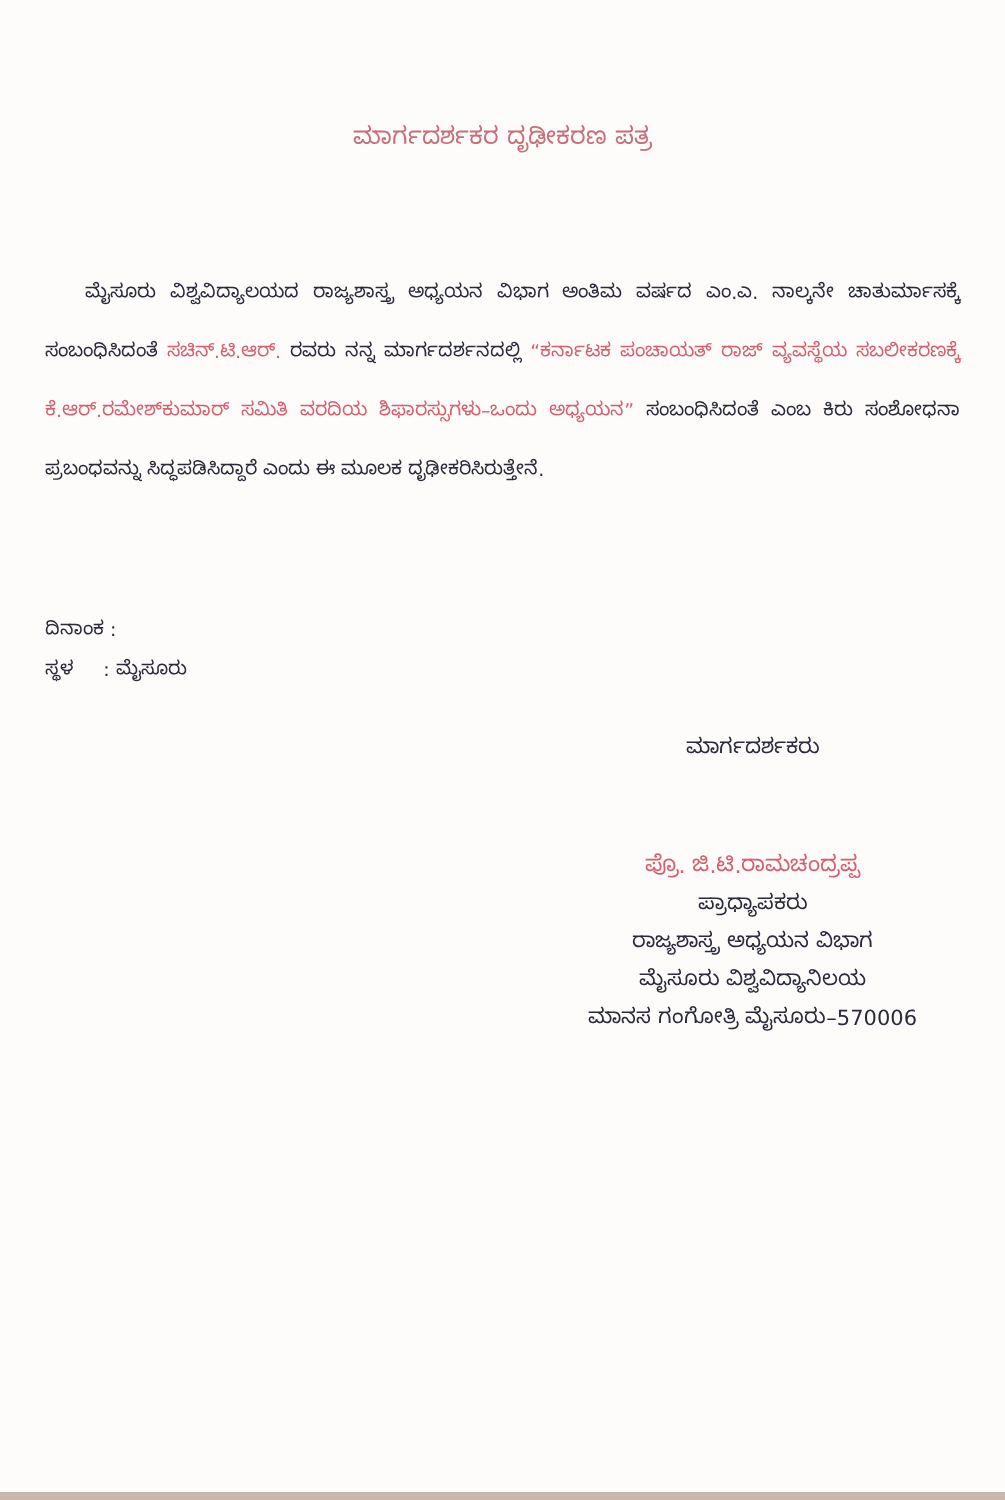ಮಾರ್ಗದರ್ಶಕರ ದೃಢೀಕರಣ ಪತ್ರ
ಮೈಸೂರು ವಿಶ್ವವಿದ್ಯಾಲಯದ ರಾಜ್ಯಶಾಸ್ತ್ರ ಅಧ್ಯಯನ ವಿಭಾಗ ಅಂತಿಮ ವರ್ಷದ ಎಂ.ಎ. ನಾಲ್ಕನೇ ಚಾತುರ್ಮಾಸಕ್ಕೆ ಸಂಬಂಧಿಸಿದಂತೆ ಸಚಿನ್.ಟಿ.ಆರ್. ರವರು ನನ್ನ ಮಾರ್ಗದರ್ಶನದಲ್ಲಿ “ಕರ್ನಾಟಕ ಪಂಚಾಯತ್ ರಾಜ್ ವ್ಯವಸ್ಥೆಯ ಸಬಲೀಕರಣಕ್ಕೆ ಕೆ.ಆರ್.ರಮೇಶ್‌ಕುಮಾರ್ ಸಮಿತಿ ವರದಿಯ ಶಿಫಾರಸ್ಸುಗಳು–ಒಂದು ಅಧ್ಯಯನ” ಸಂಬಂಧಿಸಿದಂತೆ ಎಂಬ ಕಿರು ಸಂಶೋಧನಾ ಪ್ರಬಂಧವನ್ನು ಸಿದ್ಧಪಡಿಸಿದ್ದಾರೆ ಎಂದು ಈ ಮೂಲಕ ದೃಢೀಕರಿಸಿರುತ್ತೇನೆ.
ದಿನಾಂಕ :
ಸ್ಥಳ : ಮೈಸೂರು
ಮಾರ್ಗದರ್ಶಕರು
ಪ್ರೊ. ಜಿ.ಟಿ.ರಾಮಚಂದ್ರಪ್ಪ
ಪ್ರಾಧ್ಯಾಪಕರು
ರಾಜ್ಯಶಾಸ್ತ್ರ ಅಧ್ಯಯನ ವಿಭಾಗ
ಮೈಸೂರು ವಿಶ್ವವಿದ್ಯಾನಿಲಯ
ಮಾನಸ ಗಂಗೋತ್ರಿ ಮೈಸೂರು–570006